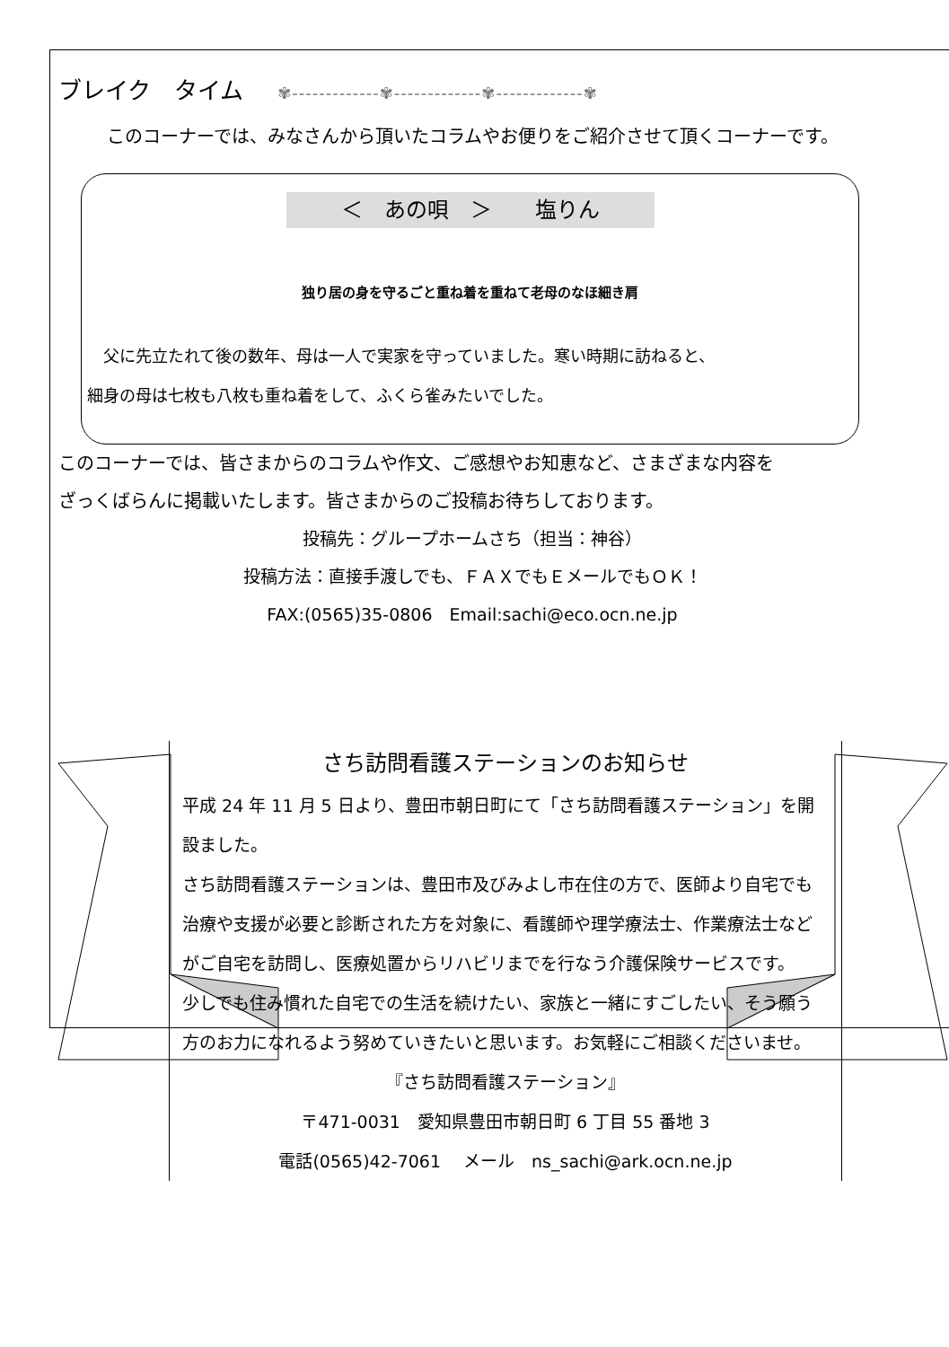ブレイク　タイム ✾-------------✾-------------✾-------------✾
このコーナーでは、みなさんから頂いたコラムやお便りをご紹介させて頂くコーナーです。
＜　あの唄　＞　　塩りん
独り居の身を守るごと重ね着を重ねて老母のなほ細き肩
　父に先立たれて後の数年、母は一人で実家を守っていました。寒い時期に訪ねると、
細身の母は七枚も八枚も重ね着をして、ふくら雀みたいでした。
このコーナーでは、皆さまからのコラムや作文、ご感想やお知恵など、さまざまな内容を
ざっくばらんに掲載いたします。皆さまからのご投稿お待ちしております。
投稿先：グループホームさち（担当：神谷）
投稿方法：直接手渡しでも、ＦＡＸでもＥメールでもＯＫ！
FAX:(0565)35-0806　Email:sachi@eco.ocn.ne.jp
さち訪問看護ステーションのお知らせ
平成 24 年 11 月 5 日より、豊田市朝日町にて「さち訪問看護ステーション」を開設ました。
さち訪問看護ステーションは、豊田市及びみよし市在住の方で、医師より自宅でも治療や支援が必要と診断された方を対象に、看護師や理学療法士、作業療法士などがご自宅を訪問し、医療処置からリハビリまでを行なう介護保険サービスです。
少しでも住み慣れた自宅での生活を続けたい、家族と一緒にすごしたい、そう願う方のお力になれるよう努めていきたいと思います。お気軽にご相談くださいませ。
『さち訪問看護ステーション』
〒471-0031　愛知県豊田市朝日町 6 丁目 55 番地 3
電話(0565)42-7061　 メール　ns_sachi@ark.ocn.ne.jp